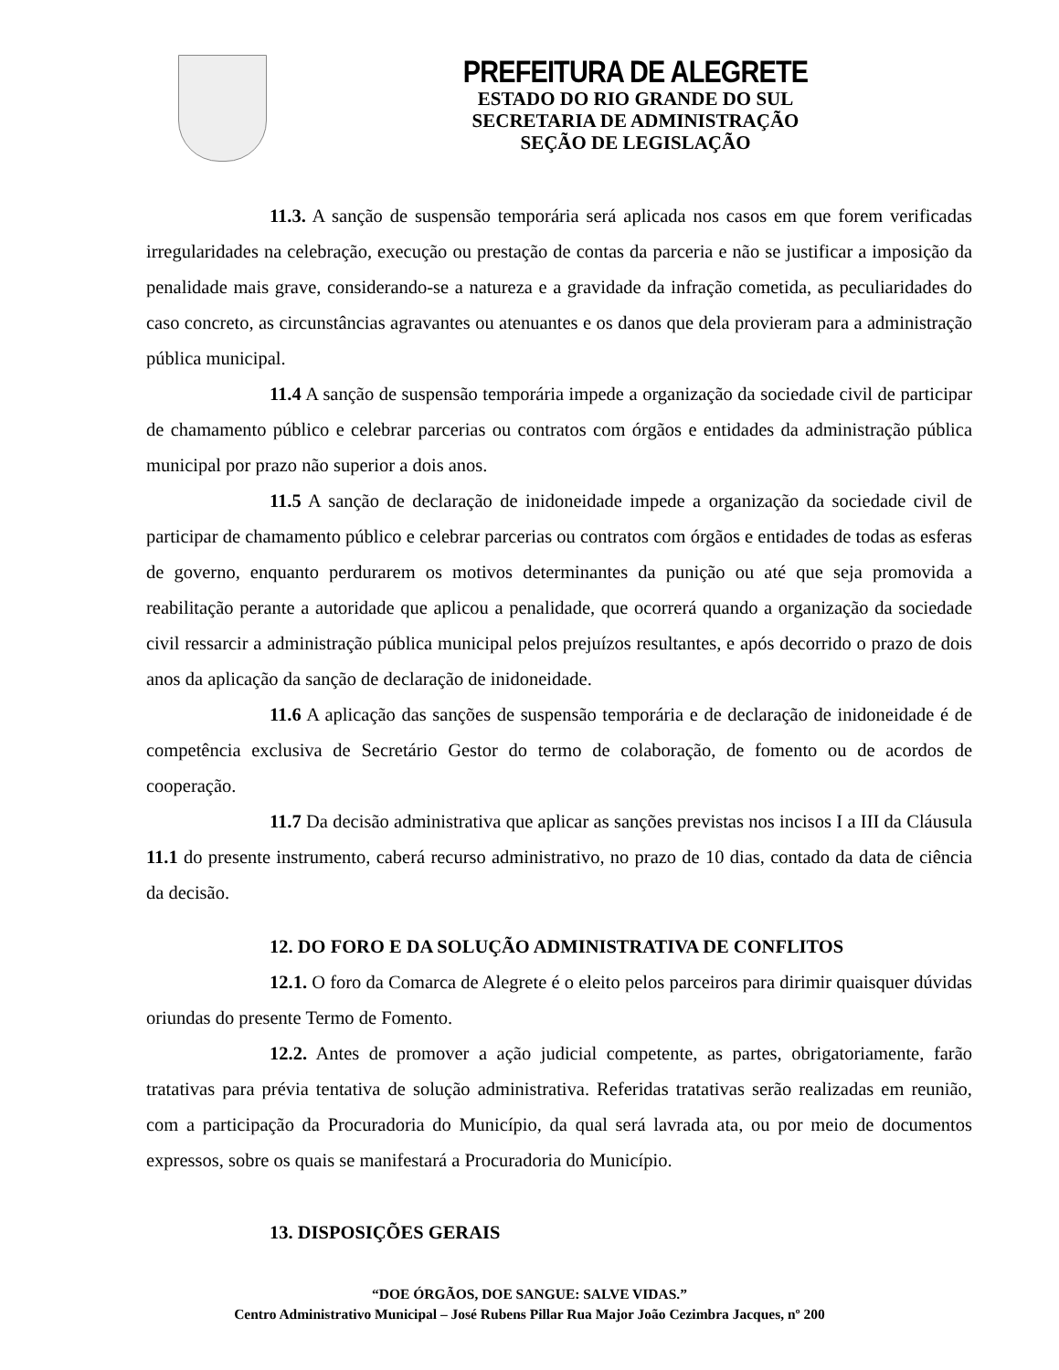PREFEITURA DE ALEGRETE
ESTADO DO RIO GRANDE DO SUL
SECRETARIA DE ADMINISTRAÇÃO
SEÇÃO DE LEGISLAÇÃO
11.3. A sanção de suspensão temporária será aplicada nos casos em que forem verificadas irregularidades na celebração, execução ou prestação de contas da parceria e não se justificar a imposição da penalidade mais grave, considerando-se a natureza e a gravidade da infração cometida, as peculiaridades do caso concreto, as circunstâncias agravantes ou atenuantes e os danos que dela provieram para a administração pública municipal.
11.4 A sanção de suspensão temporária impede a organização da sociedade civil de participar de chamamento público e celebrar parcerias ou contratos com órgãos e entidades da administração pública municipal por prazo não superior a dois anos.
11.5 A sanção de declaração de inidoneidade impede a organização da sociedade civil de participar de chamamento público e celebrar parcerias ou contratos com órgãos e entidades de todas as esferas de governo, enquanto perdurarem os motivos determinantes da punição ou até que seja promovida a reabilitação perante a autoridade que aplicou a penalidade, que ocorrerá quando a organização da sociedade civil ressarcir a administração pública municipal pelos prejuízos resultantes, e após decorrido o prazo de dois anos da aplicação da sanção de declaração de inidoneidade.
11.6 A aplicação das sanções de suspensão temporária e de declaração de inidoneidade é de competência exclusiva de Secretário Gestor do termo de colaboração, de fomento ou de acordos de cooperação.
11.7 Da decisão administrativa que aplicar as sanções previstas nos incisos I a III da Cláusula 11.1 do presente instrumento, caberá recurso administrativo, no prazo de 10 dias, contado da data de ciência da decisão.
12. DO FORO E DA SOLUÇÃO ADMINISTRATIVA DE CONFLITOS
12.1. O foro da Comarca de Alegrete é o eleito pelos parceiros para dirimir quaisquer dúvidas oriundas do presente Termo de Fomento.
12.2. Antes de promover a ação judicial competente, as partes, obrigatoriamente, farão tratativas para prévia tentativa de solução administrativa. Referidas tratativas serão realizadas em reunião, com a participação da Procuradoria do Município, da qual será lavrada ata, ou por meio de documentos expressos, sobre os quais se manifestará a Procuradoria do Município.
13. DISPOSIÇÕES GERAIS
“DOE ÓRGÃOS, DOE SANGUE: SALVE VIDAS.”
Centro Administrativo Municipal – José Rubens Pillar Rua Major João Cezimbra Jacques, nº 200